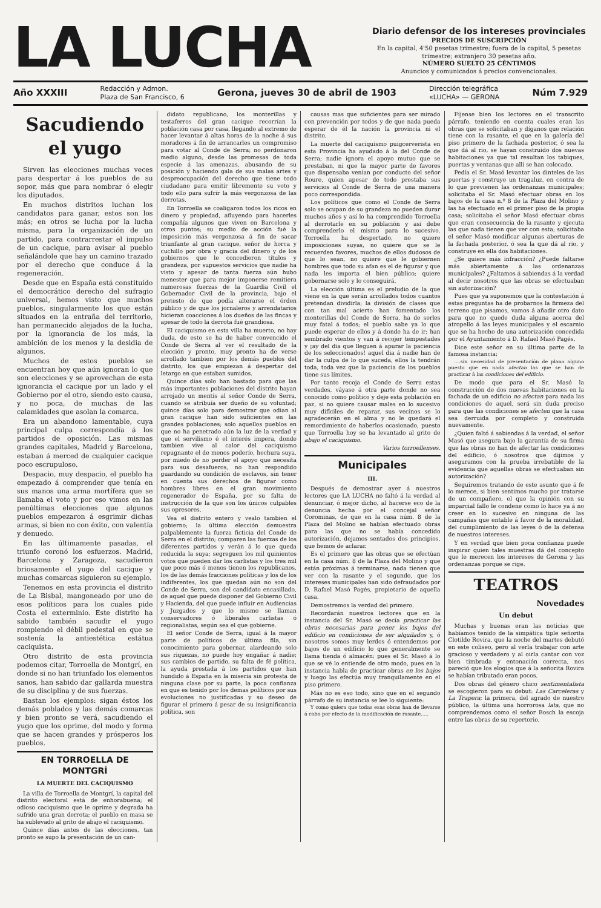LA LUCHA
Diario defensor de los intereses provinciales
PRECIOS DE SUSCRIPCIÓN
En la capital, 4'50 pesetas trimestre; fuera de la capital, 5 pesetas trimestre; extranjero 30 pesetas año.
NÚMERO SUELTO 25 CÉNTIMOS
Anuncios y comunicados á precios convencionales.
Año XXXIII Redacción y Admon.
Plaza de San Francisco, 6 Gerona, jueves 30 de abril de 1903 Dirección telegráfica
«LUCHA» — GERONA Núm 7.929
Sacudiendo el yugo
Sirven las elecciones muchas veces para despertar á los pueblos de su sopor, más que para nombrar ó elegir los diputados.
En muchos distritos luchan los candidatos para ganar, estos son los más; en otros se lucha por la lucha misma, para la organización de un partido, para contrarrestar el impulso de un cacique, para avisar al pueblo señalándole que hay un camino trazado por el derecho que conduce á la regeneración.
Desde que en España está constituído el democrático derecho del sufragio universal, hemos visto que muchos pueblos, singularmente los que están situados en la entraña del territorio, han permanecido alejados de la lucha, por la ignorancia de los más, la ambición de los menos y la desidia de algunos.
Muchos de estos pueblos se encuentran hoy que aún ignoran lo que son elecciones y se aprovechan de esta ignorancia el cacique por un lado y el Gobierno por el otro, siendo esto causa, y no poca, de muchas de las calamidades que asolan la comarca.
Era un abandono lamentable, cuya principal culpa correspondía á los partidos de oposición. Las mismas grandes capitales, Madrid y Barcelona, estaban á merced de cualquier cacique poco escrupuloso.
Despacio, muy despacio, el pueblo ha empezado á comprender que tenía en sus manos una arma mortífera que se llamaba el voto y por eso vimos en las penúltimas elecciones que algunos pueblos empezaron á esgrimir dichas armas, si bien no con éxito, con valentía y denuedo.
En las últimamente pasadas, el triunfo coronó los esfuerzos. Madrid, Barcelona y Zaragoza, sacudieron briosamente el yugo del cacique y muchas comarcas siguieron su ejemplo.
Tenemos en esta provincia el distrito de La Bisbal, mangoneado por uno de esos políticos para los cuales pide Costa el exterminio. Este distrito ha sabido también sacudir el yugo rompiendo el débil pedestal en que se sostenía la antiestética estátua caciquista.
Otro distrito de esta provincia podemos citar, Torroella de Montgrí, en donde si no han triunfado los elementos sanos, han sabido dar gallarda muestra de su disciplina y de sus fuerzas.
Bastan los ejemplos: sigan éstos los demás poblados y las demás comarcas y bien pronto se verá, sacudiendo el yugo que los oprime, del modo y forma que se hacen grandes y prósperos los pueblos.
EN TORROELLA DE MONTGRÍ
LA MUERTE DEL CACIQUISMO
La villa de Torroella de Montgrí, la capital del distrito electoral está de enhorabuena; el odioso caciquismo que le oprime y degrada ha sufrido una gran derrota; el pueblo en masa se ha sublevado al grito de abajo el caciquismo.
Quince días antes de las elecciones, tan pronto se supo la presentación de un can-
didato republicano, los monterillas y testaferros del gran cacique recorrían la población casa por casa, llegando al extremo de hacer levantar á altas horas de la noche á sus moradores á fin de arrancarles un compromiso para votar al Conde de Serra; no perdonaron medio alguno, desde las promesas de toda especie á las amenazas, abusando de su posición y haciendo gala de sus malas artes y despreocupación del derecho que tiene todo ciudadano para emitir libremente su voto y todo ello para sufrir la más vergonzosa de las derrotas.
En Torroella se coaligaron todos los ricos en dinero y propiedad, afluyendo para hacerles compañía algunos que viven en Barcelona y otros puntos; su medio de acción fué la imposición más vergonzosa á fin de sacar triunfante al gran cacique, señor de horca y cuchillo por obra y gracia del dinero y de los gobiernos que le concedieron títulos y grandeza, por supuestos servicios que nadie ha visto y apesar de tanta fuerza aún hubo menester que para mejor imponerse remitiera numerosas fuerzas de la Guardia Civil el Gobernador Civil de la provincia, bajo el pretesto de que podía alterarse el órden público y de que los jornaleros y arrendatarios hicieran coacciones á los dueños de las fincas y apesar de todo la derrota fué grandiosa.
El caciquismo en esta villa ha muerto, no hay duda, de esto se ha de haber convencido el Conde de Serra al ver el resultado de la elección y pronto, muy pronto ha de verse arrollado tambien por los demás pueblos del distrito, los que empiezan á despertar del letargo en que estaban sumidos.
Quince días solo han bastado para que las más importantes poblaciones del distrito hayan arrojado un mentís al señor Conde de Serra, cuando se atribuía ser dueño de su voluntad; quince días solo para demostrar que odian al gran cacique han sido suficientes en las grandes poblaciones; solo aquellos pueblos en que no ha penetrado aún la luz de la verdad y que el servilismo é el interés impera, donde tambien vive al calor del caciquismo repugnante el de menos poderío, hechura suya, por miedo de no perder el apoyo que necesita para sus desafueros, no han respondido guardando su condición de esclavos, sin tener en cuenta sus derechos de figurar como hombres libres en el gran movimiento regenerador de España, por su falta de instrucción de la que son los únicos culpables sus opresores.
Vea el distrito entero y vealo tambien el gobierno; la última elección demuestra palpablemente la fuerza ficticia del Conde de Serra en el distrito; comparen las fuerzas de los diferentes partidos y verán á lo que queda reducida la suya; segreguen los mil quinientos votos que pueden dar los carlistas y los tres mil que poco más ó menos tienen los republicanos, los de las demás fracciones políticas y los de los indiferentes, los que quedan aún no son del Conde de Serra, son del candidato encasillado, de aquel que puede disponer del Gobierno Civil y Hacienda, del que puede influir en Audiencias y Juzgados y que lo mismo se llaman conservadores ó liberales carlistas ó regionalistas, según sea el que gobierne.
El señor Conde de Serra, igual á la mayor parte de políticos de última fila, sin conocimiento para gobernar, alardeando solo sus riquezas, no puede hoy engañar á nadie; sus cambios de partido, su falta de fé política, la ayuda prestada á los partidos que han hundido á España en la miseria sin protesta de ninguna clase por su parte, la poca confianza en que es tenido por los demas políticos por sus evoluciones no justificadas y su deseo de figurar el primero á pesar de su insignificancia política, son
causas mas que suficientes para ser mirado con prevención por todos y de que nada pueda esperar de él la nación la provincia ni el distrito.
La muerte del caciquismo puigcerverista en esta Provincia ha ayudado á la del Conde de Serra; nadie ignora el apoyo mutuo que se prestaban, ni que la mayor parte de favores que dispensaba venían por conducto del señor Roure, quien apesar de todo prestaba sus servicios al Conde de Serra de una manera poco correspondida.
Los políticos que como el Conde de Serra solo se ocupan de su grandeza no pueden durar muchos años y así lo ha comprendido Torroella al derrotarle en su población y así debe comprenderlo el mismo para lo sucesivo. Torroella ha despertado, no quiere imposiciones suyas, no quiere que se le recuerden favores, muchos de ellos dudosos de que lo sean, no quiere que le gobiernen hombres que todo su afan es el de figurar y que nada les importa el bien público; quiere gobernarse solo y lo conseguirá.
La elección última es el preludio de la que viene en la que serán arrollados todos cuantos pretendan dividirla; la división de clases que con tan mal acierto han fomentado los monterillas del Conde de Serra, ha de serles muy fatal á todos; el pueblo sabe ya lo que puede esperar de ellos y á donde ha de ir; han sembrado vientos y van á recojer tempestades y ¡ay del dia que lleguen á apurar la paciencia de los seleccionados! aquel dia á nadie han de dar la culpa de lo que suceda, ellos la tendrán toda, toda vez que la paciencia de los pueblos tiene sus límites.
Por tanto recoja el Conde de Serra estas verdades, váyase á otra parte donde no sea conocido como político y deje esta población en paz, si no quiere causar males en lo sucesivo muy difíciles de reparar, sus vecinos se lo agradecerán en el alma y no le quedará el remordimiento de haberlos ocasionado, puesto que Torroella hoy se ha levantado al grito de abajo el caciquismo.
Varios torroellenses.
Municipales
III.
Después de demostrar ayer á nuestros lectores que LA LUCHA no faltó á la verdad al denunciar, ó mejor dicho, al hacerse eco de la denuncia hecha por el concejal señor Corominas, de que en la casa núm. 8 de la Plaza del Molino se habían efectuado obras para las que no se había concedido autorización, dejamos sentados dos principios, que hemos de aclarar.
Es el primero que las obras que se efectúan en la casa núm. 8 de la Plaza del Molino y que están próximas á terminarse, nada tienen que ver con la rasante y el segundo, que los intereses municipales han sido defraudados por D. Rafael Masó Pagés, propietario de aquella casa.
Demostremos la verdad del primero.
Recordarán nuestros lectores que en la instancia del Sr. Masó se decía practicar las obras necesarias para poner los bajos del edificio en condiciones de ser alquilados y, ó nosotros somos muy lerdos ó entendemos por bajos de un edificio lo que generalmente se llama tienda ó almacén: pues el Sr. Masó á lo que se vé lo entiende de otro modo, pues en la instancia habla de practicar obras en los bajos y luego las efectúa muy tranquilamente en el piso primero.
Más no es eso todo, sino que en el segundo párrafo de su instancia se lee lo siguiente:
Y como quiera que todas esas obras han de llevarse á cabo por efecto de la modificación de rasante.....
Fíjense bien los lectores en el transcrito párrafo, teniendo en cuenta cuales eran las obras que se solicitaban y díganos que relación tiene con la rasante, el que en la galería del piso primero de la fachada posterior, ó sea la que dá al rio, se hayan construido dos nuevas habitaciones ya que tal resultan los tabiques, puertas y ventanas que allí se han colocado.
Pedía el Sr. Masó levantar los dinteles de las puertas y construye un tragaluz, en contra de lo que previenen las ordenanzas municipales; solicitaba el Sr. Masó efectuar obras en los bajos de la casa n.º 8 de la Plaza del Molino y las ha efectuado en el primer piso de la propia casa; solicitaba el señor Masó efectuar obras que eran consecuencia de la rasante y ejecuta las que nada tienen que ver con esta; solicitaba el señor Masó modificar algunas aberturas de la fachada posterior, ó sea la que dá al rio, y construye en ella dos habitaciones.
¿Se quiere más infracción? ¿Puede faltarse más abiertamente á las ordenanzas municipales? ¿Faltamos á sabiendas á la verdad al decir nosotros que las obras se efectuaban sin autorización?
Pues que ya suponemos que la contestación á estas preguntas ha de probarnos la firmeza del terreno que pisamos, vamos á añadir otro dato para que no quede duda alguna acerca del atropello á las leyes municipales y el escarnio que se ha hecho de una autorización concedida por el Ayuntamiento á D. Rafael Masó Pagés.
Dice este señor en su última parte de la famosa instancia:
....sin necesidad de presentación de plano alguno puesto que en nada afectan las que se han de practicar á las condiciones del edificio.
De modo que para el Sr. Masó la construcción de dos nuevas habitaciones en la fachada de un edificio no afectan para nada las condiciones de aquel, será sin duda preciso para que las condiciones se afecten que la casa sea derruida por completo y construida nuevamente.
¿Quien faltó á sabiendas á la verdad, el señor Masó que asegura bajo la garantía de su firma que las obras no han de afectar las condiciones del edificio, ó nosotros que dijimos y aseguramos con la prueba irrebatible de la evidencia que aquellas obras se efectuaban sin autorización?
Seguiremos tratando de este asunto que á fe lo merece, si bien sentimos mucho por tratarse de un compañero, el que la opinión con su imparcial fallo le condene como lo hace ya á no creer en lo sucesivo en ninguna de las campañas que entable á favor de la moralidad, del cumplimiento de las leyes ó de la defensa de nuestros intereses.
Y en verdad que bien poca confianza puede inspirar quien tales muestras dá del concepto que le merecen los intereses de Gerona y las ordenanzas porque se rige.
TEATROS
Novedades
Un debut
Muchas y buenas eran las noticias que habíamos tenido de la simpática tiple señorita Clotilde Rovira, que la noche del martes debutó en este coliseo, pero al verla trabajar con arte gracioso y verdadero y al oirla cantar con voz bien timbrada y entonación correcta, nos pareció que los elogios que á la señorita Rovira se habían tributado eran pocos.
Dos obras del género chico sentimentalista se escogieron para su debut: Las Carceleras y La Trapera; la primera, del agrado de nuestro público, la última una horrorosa lata, que no comprendemos como el señor Bosch la escoja entre las obras de su repertorio.